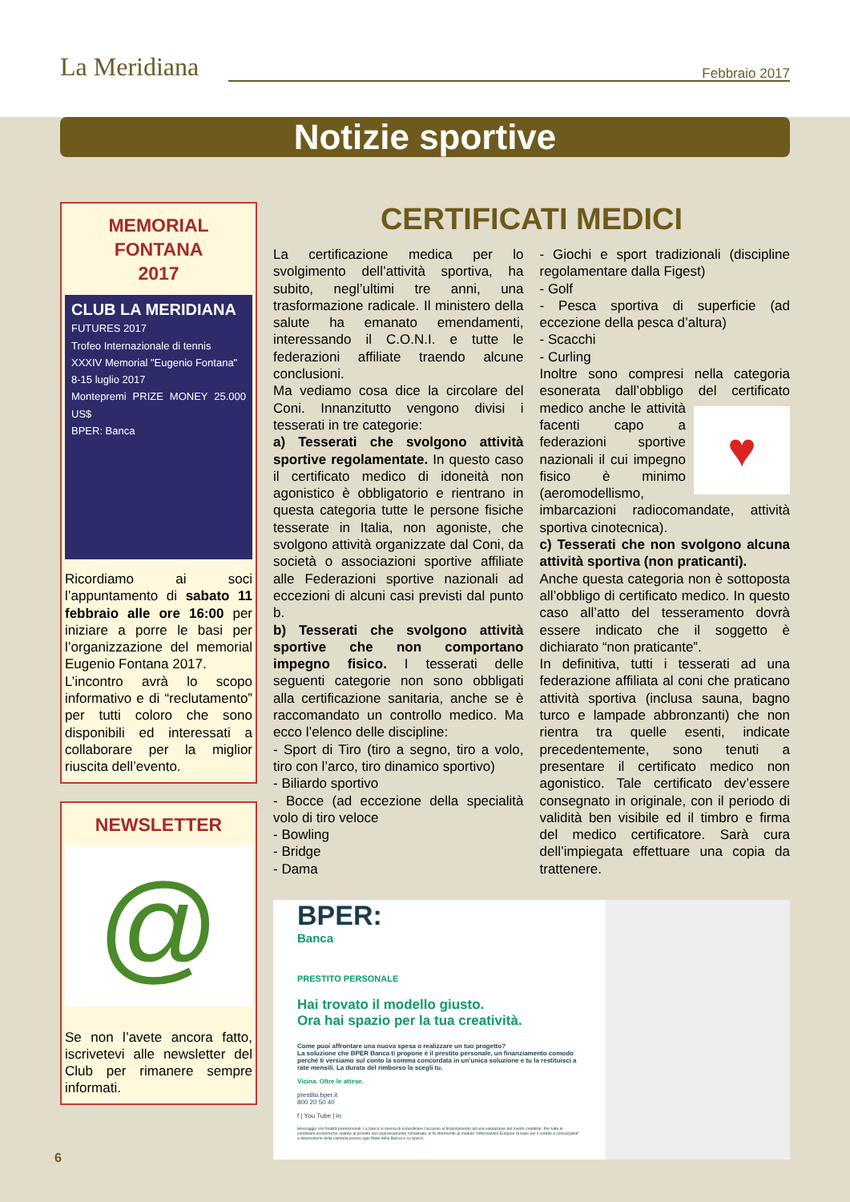La Meridiana Febbraio 2017
Notizie sportive
MEMORIAL
FONTANA
2017
CLUB LA MERIDIANA
FUTURES 2017
Trofeo Internazionale di tennis
XXXIV Memorial "Eugenio Fontana"
8-15 luglio 2017
Montepremi PRIZE MONEY 25.000 US$
BPER: Banca
Ricordiamo ai soci l’appuntamento di sabato 11 febbraio alle ore 16:00 per iniziare a porre le basi per l’organizzazione del memorial Eugenio Fontana 2017.
L’incontro avrà lo scopo informativo e di “reclutamento” per tutti coloro che sono disponibili ed interessati a collaborare per la miglior riuscita dell’evento.
NEWSLETTER
@
Se non l’avete ancora fatto, iscrivetevi alle newsletter del Club per rimanere sempre informati.
CERTIFICATI MEDICI
La certificazione medica per lo svolgimento dell’attività sportiva, ha subito, negl’ultimi tre anni, una trasformazione radicale. Il ministero della salute ha emanato emendamenti, interessando il C.O.N.I. e tutte le federazioni affiliate traendo alcune conclusioni.
Ma vediamo cosa dice la circolare del Coni. Innanzitutto vengono divisi i tesserati in tre categorie:
a) Tesserati che svolgono attività sportive regolamentate. In questo caso il certificato medico di idoneità non agonistico è obbligatorio e rientrano in questa categoria tutte le persone fisiche tesserate in Italia, non agoniste, che svolgono attività organizzate dal Coni, da società o associazioni sportive affiliate alle Federazioni sportive nazionali ad eccezioni di alcuni casi previsti dal punto b.
b) Tesserati che svolgono attività sportive che non comportano impegno fisico. I tesserati delle seguenti categorie non sono obbligati alla certificazione sanitaria, anche se è raccomandato un controllo medico. Ma ecco l’elenco delle discipline:
- Sport di Tiro (tiro a segno, tiro a volo, tiro con l’arco, tiro dinamico sportivo)
- Biliardo sportivo
- Bocce (ad eccezione della specialità volo di tiro veloce
- Bowling
- Bridge
- Dama
- Giochi e sport tradizionali (discipline regolamentare dalla Figest)
- Golf
- Pesca sportiva di superficie (ad eccezione della pesca d’altura)
- Scacchi
- Curling
Inoltre sono compresi nella categoria esonerata dall’obbligo del certificato me ♥ dico anche le attività facenti capo a federazioni sportive nazionali il cui impegno fisico è minimo (aeromodellismo, imbarcazioni radiocomandate, attività sportiva cinotecnica).
c) Tesserati che non svolgono alcuna attività sportiva (non praticanti).
Anche questa categoria non è sottoposta all’obbligo di certificato medico. In questo caso all’atto del tesseramento dovrà essere indicato che il soggetto è dichiarato “non praticante”.
In definitiva, tutti i tesserati ad una federazione affiliata al coni che praticano attività sportiva (inclusa sauna, bagno turco e lampade abbronzanti) che non rientra tra quelle esenti, indicate precedentemente, sono tenuti a presentare il certificato medico non agonistico. Tale certificato dev’essere consegnato in originale, con il periodo di validità ben visibile ed il timbro e firma del medico certificatore. Sarà cura dell’impiegata effettuare una copia da trattenere.
BPER:
Banca
PRESTITO PERSONALE
Hai trovato il modello giusto.
Ora hai spazio per la tua creatività.
Come puoi affrontare una nuova spesa o realizzare un tuo progetto?
La soluzione che BPER Banca ti propone è il prestito personale, un finanziamento comodo perché ti versiamo sul conto la somma concordata in un’unica soluzione e tu la restituisci a rate mensili. La durata del rimborso la scegli tu.
Vicina. Oltre le attese.
prestito.bper.it
800 20 50 40
f | You Tube | in
Messaggio con finalità promozionali. La banca si riserva di subordinare l’accesso al finanziamento ad una valutazione del merito creditizio. Per tutte le condizioni economiche relative al prestito non espressamente richiamate, si fa riferimento al modulo “Informazioni Europee di base per il credito a consumatori” a disposizione della clientela presso ogni filiale della Banca e su bper.it.
6